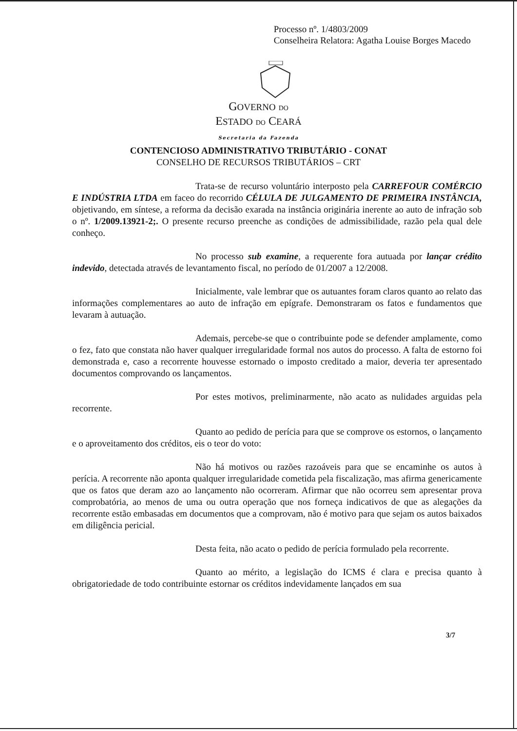Processo nº. 1/4803/2009
Conselheira Relatora: Agatha Louise Borges Macedo
GOVERNO DO
ESTADO DO CEARÁ
Secretaria da Fazenda
CONTENCIOSO ADMINISTRATIVO TRIBUTÁRIO - CONAT
CONSELHO DE RECURSOS TRIBUTÁRIOS – CRT
Trata-se de recurso voluntário interposto pela CARREFOUR COMÉRCIO E INDÚSTRIA LTDA em faceo do recorrido CÉLULA DE JULGAMENTO DE PRIMEIRA INSTÂNCIA, objetivando, em síntese, a reforma da decisão exarada na instância originária inerente ao auto de infração sob o nº. 1/2009.13921-2;. O presente recurso preenche as condições de admissibilidade, razão pela qual dele conheço.
No processo sub examine, a requerente fora autuada por lançar crédito indevido, detectada através de levantamento fiscal, no período de 01/2007 a 12/2008.
Inicialmente, vale lembrar que os autuantes foram claros quanto ao relato das informações complementares ao auto de infração em epígrafe. Demonstraram os fatos e fundamentos que levaram à autuação.
Ademais, percebe-se que o contribuinte pode se defender amplamente, como o fez, fato que constata não haver qualquer irregularidade formal nos autos do processo. A falta de estorno foi demonstrada e, caso a recorrente houvesse estornado o imposto creditado a maior, deveria ter apresentado documentos comprovando os lançamentos.
Por estes motivos, preliminarmente, não acato as nulidades arguidas pela recorrente.
Quanto ao pedido de perícia para que se comprove os estornos, o lançamento e o aproveitamento dos créditos, eis o teor do voto:
Não há motivos ou razões razoáveis para que se encaminhe os autos à perícia. A recorrente não aponta qualquer irregularidade cometida pela fiscalização, mas afirma genericamente que os fatos que deram azo ao lançamento não ocorreram. Afirmar que não ocorreu sem apresentar prova comprobatória, ao menos de uma ou outra operação que nos forneça indicativos de que as alegações da recorrente estão embasadas em documentos que a comprovam, não é motivo para que sejam os autos baixados em diligência pericial.
Desta feita, não acato o pedido de perícia formulado pela recorrente.
Quanto ao mérito, a legislação do ICMS é clara e precisa quanto à obrigatoriedade de todo contribuinte estornar os créditos indevidamente lançados em sua
3/7